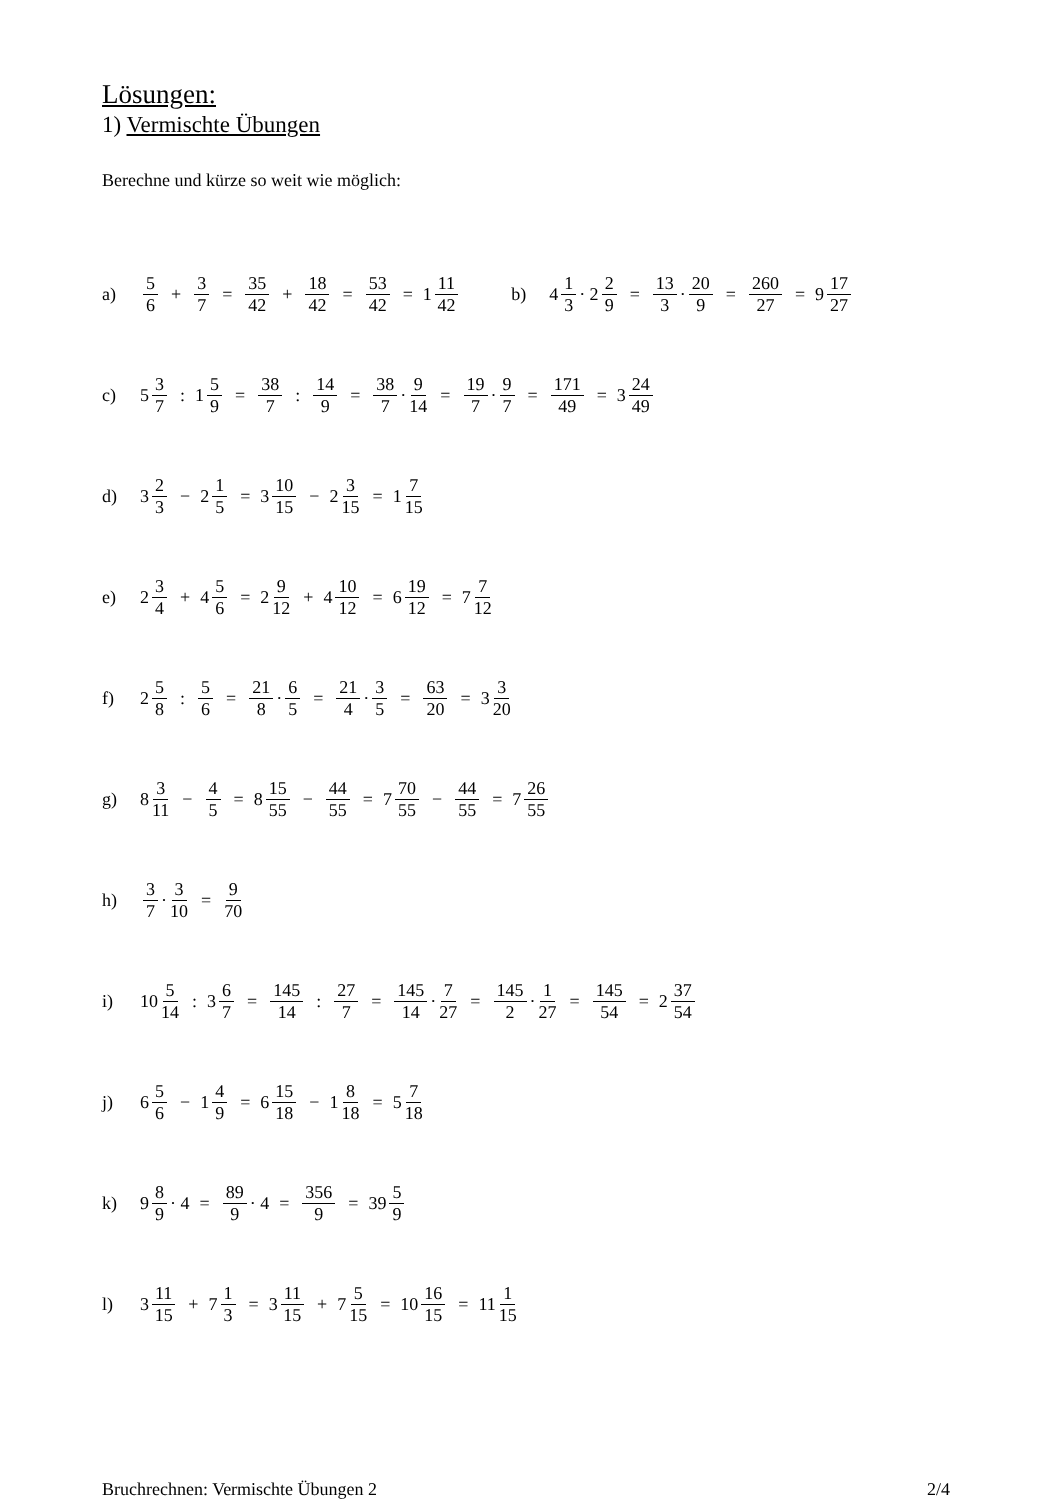Lösungen:
1) Vermischte Übungen
Berechne und kürze so weit wie möglich:
a) 5 6 + 3 7 = 35 42 + 18 42 = 53 42 = 1 11 42 b) 4 1 3 · 2 2 9 = 13 3 · 20 9 = 260 27 = 9 17 27
c) 5 3 7: 1 5 9 = 38 7: 14 9 = 38 7 · 9 14 = 19 7 · 9 7 = 171 49 = 3 24 49
d) 3 2 3 − 2 1 5 = 3 10 15 − 2 3 15 = 1 7 15
e) 2 3 4 + 4 5 6 = 2 9 12 + 4 10 12 = 6 19 12 = 7 7 12
f) 2 5 8: 5 6 = 21 8 · 6 5 = 21 4 · 3 5 = 63 20 = 3 3 20
g) 8 3 11 − 4 5 = 8 15 55 − 44 55 = 7 70 55 − 44 55 = 7 26 55
h) 3 7 · 3 10 = 9 70
i) 10 5 14: 3 6 7 = 145 14: 27 7 = 145 14 · 7 27 = 145 2 · 1 27 = 145 54 = 2 37 54
j) 6 5 6 − 1 4 9 = 6 15 18 − 1 8 18 = 5 7 18
k) 9 8 9 · 4 = 89 9 · 4 = 356 9 = 39 5 9
l) 3 11 15 + 7 1 3 = 3 11 15 + 7 5 15 = 10 16 15 = 11 1 15
Bruchrechnen: Vermischte Übungen 2 2/4